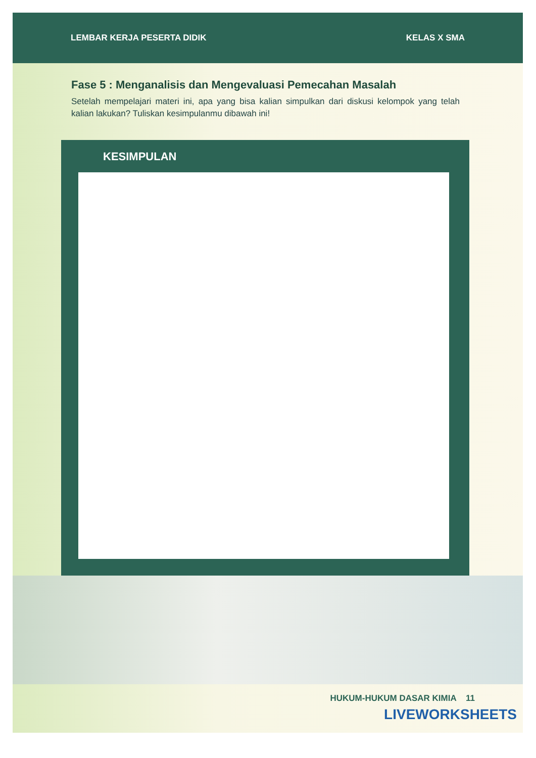LEMBAR KERJA PESERTA DIDIK KELAS X SMA
Fase 5 : Menganalisis dan Mengevaluasi Pemecahan Masalah
Setelah mempelajari materi ini, apa yang bisa kalian simpulkan dari diskusi kelompok yang telah kalian lakukan? Tuliskan kesimpulanmu dibawah ini!
KESIMPULAN
HUKUM-HUKUM DASAR KIMIA 11
LIVEWORKSHEETS